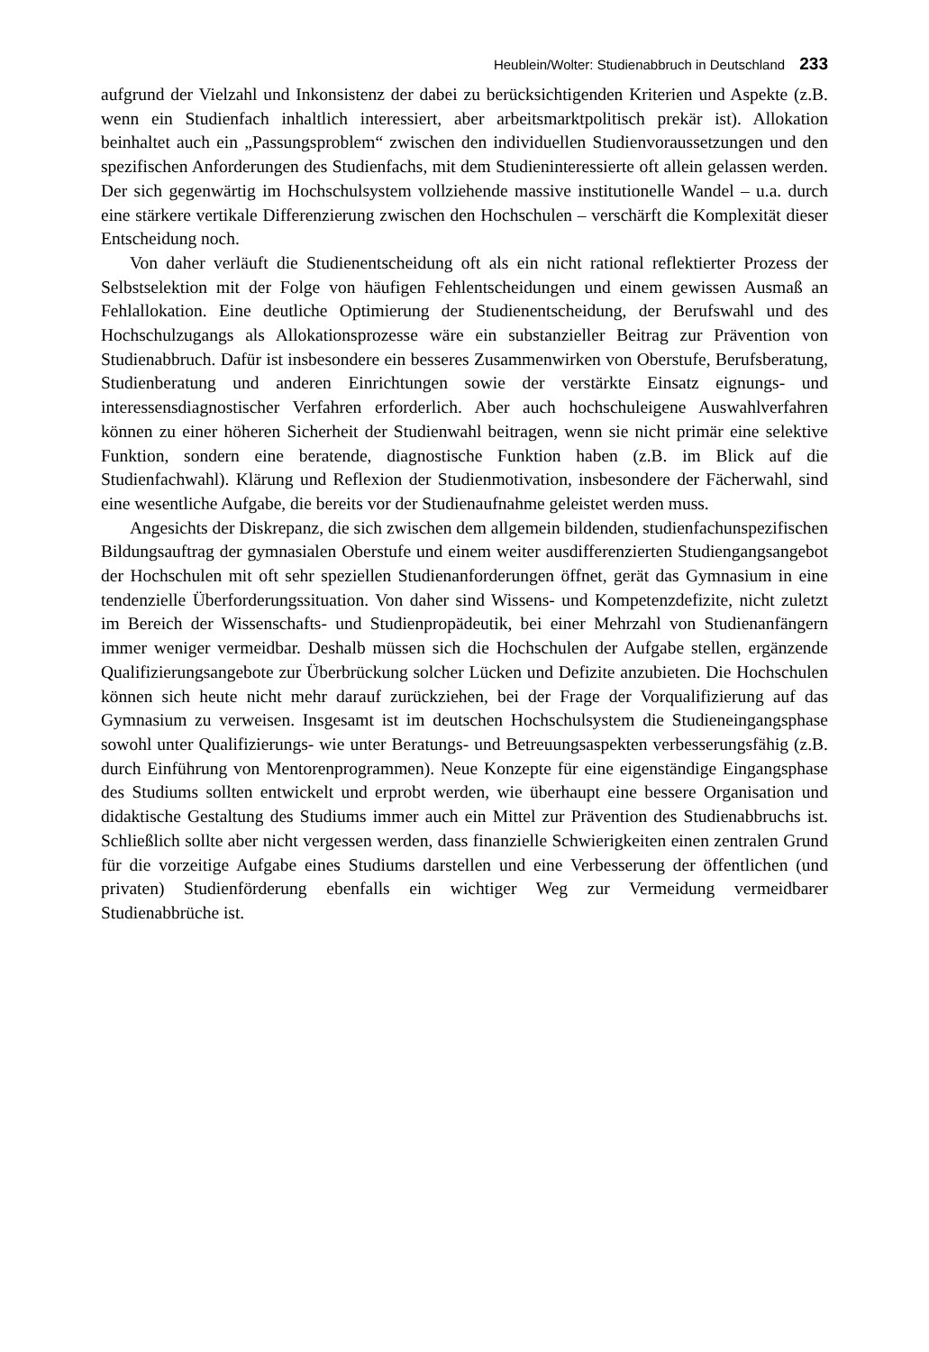Heublein/Wolter: Studienabbruch in Deutschland 233
aufgrund der Vielzahl und Inkonsistenz der dabei zu berücksichtigenden Kriterien und Aspekte (z.B. wenn ein Studienfach inhaltlich interessiert, aber arbeitsmarktpolitisch prekär ist). Allokation beinhaltet auch ein „Passungsproblem“ zwischen den individuellen Studienvoraussetzungen und den spezifischen Anforderungen des Studienfachs, mit dem Studieninteressierte oft allein gelassen werden. Der sich gegenwärtig im Hochschulsystem vollziehende massive institutionelle Wandel – u.a. durch eine stärkere vertikale Differenzierung zwischen den Hochschulen – verschärft die Komplexität dieser Entscheidung noch.
Von daher verläuft die Studienentscheidung oft als ein nicht rational reflektierter Prozess der Selbstselektion mit der Folge von häufigen Fehlentscheidungen und einem gewissen Ausmaß an Fehlallokation. Eine deutliche Optimierung der Studienentscheidung, der Berufswahl und des Hochschulzugangs als Allokationsprozesse wäre ein substanzieller Beitrag zur Prävention von Studienabbruch. Dafür ist insbesondere ein besseres Zusammenwirken von Oberstufe, Berufsberatung, Studienberatung und anderen Einrichtungen sowie der verstärkte Einsatz eignungs- und interessensdiagnostischer Verfahren erforderlich. Aber auch hochschuleigene Auswahlverfahren können zu einer höheren Sicherheit der Studienwahl beitragen, wenn sie nicht primär eine selektive Funktion, sondern eine beratende, diagnostische Funktion haben (z.B. im Blick auf die Studienfachwahl). Klärung und Reflexion der Studienmotivation, insbesondere der Fächerwahl, sind eine wesentliche Aufgabe, die bereits vor der Studienaufnahme geleistet werden muss.
Angesichts der Diskrepanz, die sich zwischen dem allgemein bildenden, studienfachunspezifischen Bildungsauftrag der gymnasialen Oberstufe und einem weiter ausdifferenzierten Studiengangsangebot der Hochschulen mit oft sehr speziellen Studienanforderungen öffnet, gerät das Gymnasium in eine tendenzielle Überforderungssituation. Von daher sind Wissens- und Kompetenzdefizite, nicht zuletzt im Bereich der Wissenschafts- und Studienpropädeutik, bei einer Mehrzahl von Studienanfängern immer weniger vermeidbar. Deshalb müssen sich die Hochschulen der Aufgabe stellen, ergänzende Qualifizierungsangebote zur Überbrückung solcher Lücken und Defizite anzubieten. Die Hochschulen können sich heute nicht mehr darauf zurückziehen, bei der Frage der Vorqualifizierung auf das Gymnasium zu verweisen. Insgesamt ist im deutschen Hochschulsystem die Studieneingangsphase sowohl unter Qualifizierungs- wie unter Beratungs- und Betreuungsaspekten verbesserungsfähig (z.B. durch Einführung von Mentorenprogrammen). Neue Konzepte für eine eigenständige Eingangsphase des Studiums sollten entwickelt und erprobt werden, wie überhaupt eine bessere Organisation und didaktische Gestaltung des Studiums immer auch ein Mittel zur Prävention des Studienabbruchs ist. Schließlich sollte aber nicht vergessen werden, dass finanzielle Schwierigkeiten einen zentralen Grund für die vorzeitige Aufgabe eines Studiums darstellen und eine Verbesserung der öffentlichen (und privaten) Studienförderung ebenfalls ein wichtiger Weg zur Vermeidung vermeidbarer Studienabbrüche ist.